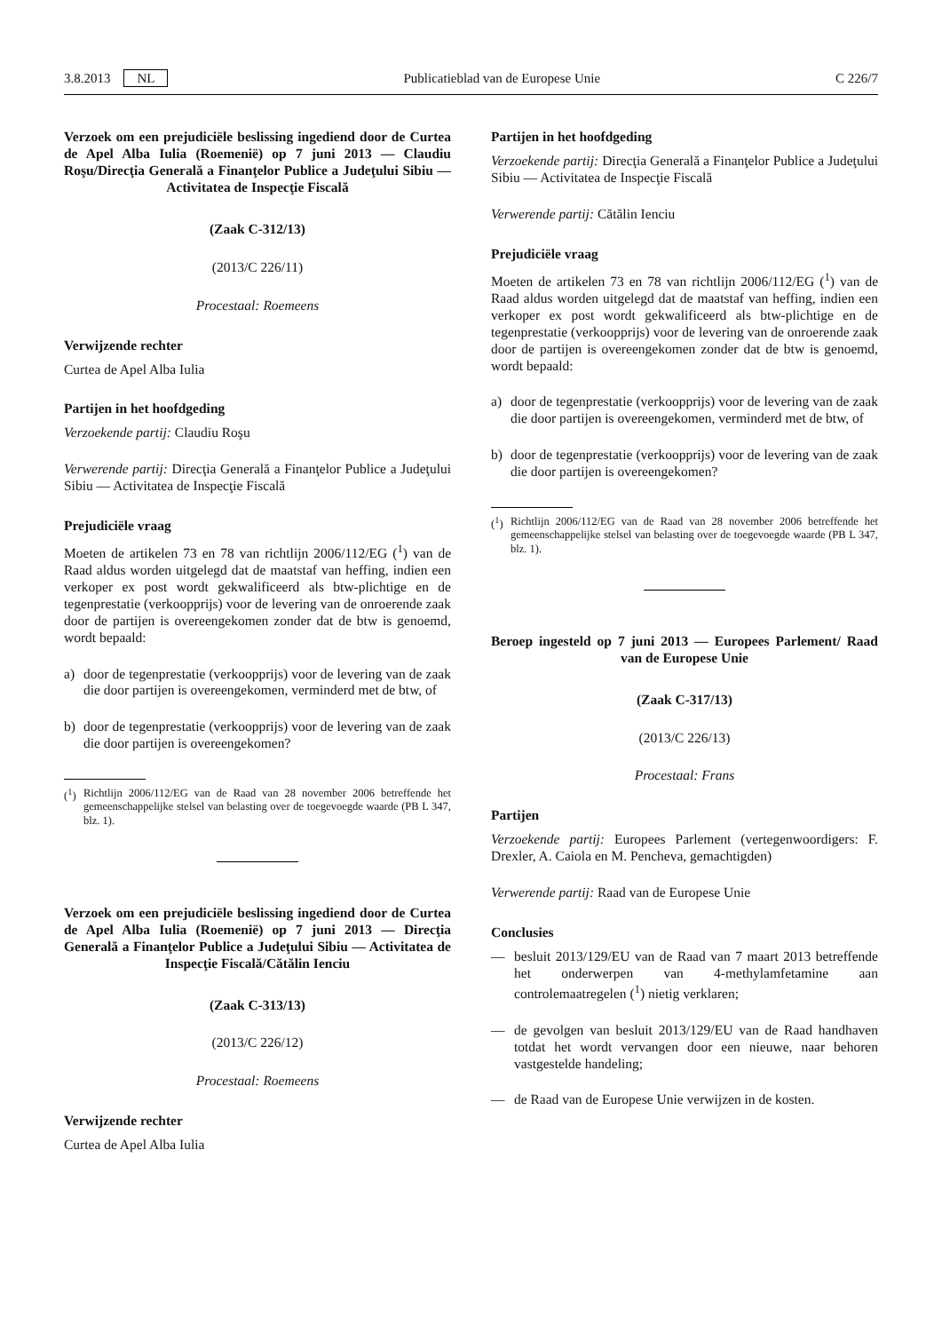3.8.2013 NL Publicatieblad van de Europese Unie C 226/7
Verzoek om een prejudiciële beslissing ingediend door de Curtea de Apel Alba Iulia (Roemenië) op 7 juni 2013 — Claudiu Roşu/Direcţia Generală a Finanţelor Publice a Judeţului Sibiu — Activitatea de Inspecţie Fiscală
(Zaak C-312/13)
(2013/C 226/11)
Procestaal: Roemeens
Verwijzende rechter
Curtea de Apel Alba Iulia
Partijen in het hoofdgeding
Verzoekende partij: Claudiu Roşu
Verwerende partij: Direcţia Generală a Finanţelor Publice a Judeţului Sibiu — Activitatea de Inspecţie Fiscală
Prejudiciële vraag
Moeten de artikelen 73 en 78 van richtlijn 2006/112/EG (<sup>1</sup>) van de Raad aldus worden uitgelegd dat de maatstaf van heffing, indien een verkoper ex post wordt gekwalificeerd als btw-plichtige en de tegenprestatie (verkoopprijs) voor de levering van de onroerende zaak door de partijen is overeengekomen zonder dat de btw is genoemd, wordt bepaald:
a) door de tegenprestatie (verkoopprijs) voor de levering van de zaak die door partijen is overeengekomen, verminderd met de btw, of
b) door de tegenprestatie (verkoopprijs) voor de levering van de zaak die door partijen is overeengekomen?
(<sup>1</sup>) Richtlijn 2006/112/EG van de Raad van 28 november 2006 betreffende het gemeenschappelijke stelsel van belasting over de toegevoegde waarde (PB L 347, blz. 1).
Verzoek om een prejudiciële beslissing ingediend door de Curtea de Apel Alba Iulia (Roemenië) op 7 juni 2013 — Direcţia Generală a Finanţelor Publice a Judeţului Sibiu — Activitatea de Inspecţie Fiscală/Cătălin Ienciu
(Zaak C-313/13)
(2013/C 226/12)
Procestaal: Roemeens
Verwijzende rechter
Curtea de Apel Alba Iulia
Partijen in het hoofdgeding
Verzoekende partij: Direcţia Generală a Finanţelor Publice a Judeţului Sibiu — Activitatea de Inspecţie Fiscală
Verwerende partij: Cătălin Ienciu
Prejudiciële vraag
Moeten de artikelen 73 en 78 van richtlijn 2006/112/EG (<sup>1</sup>) van de Raad aldus worden uitgelegd dat de maatstaf van heffing, indien een verkoper ex post wordt gekwalificeerd als btw-plichtige en de tegenprestatie (verkoopprijs) voor de levering van de onroerende zaak door de partijen is overeengekomen zonder dat de btw is genoemd, wordt bepaald:
a) door de tegenprestatie (verkoopprijs) voor de levering van de zaak die door partijen is overeengekomen, verminderd met de btw, of
b) door de tegenprestatie (verkoopprijs) voor de levering van de zaak die door partijen is overeengekomen?
(<sup>1</sup>) Richtlijn 2006/112/EG van de Raad van 28 november 2006 betreffende het gemeenschappelijke stelsel van belasting over de toegevoegde waarde (PB L 347, blz. 1).
Beroep ingesteld op 7 juni 2013 — Europees Parlement/ Raad van de Europese Unie
(Zaak C-317/13)
(2013/C 226/13)
Procestaal: Frans
Partijen
Verzoekende partij: Europees Parlement (vertegenwoordigers: F. Drexler, A. Caiola en M. Pencheva, gemachtigden)
Verwerende partij: Raad van de Europese Unie
Conclusies
— besluit 2013/129/EU van de Raad van 7 maart 2013 betreffende het onderwerpen van 4-methylamfetamine aan controlemaatregelen (<sup>1</sup>) nietig verklaren;
— de gevolgen van besluit 2013/129/EU van de Raad handhaven totdat het wordt vervangen door een nieuwe, naar behoren vastgestelde handeling;
— de Raad van de Europese Unie verwijzen in de kosten.